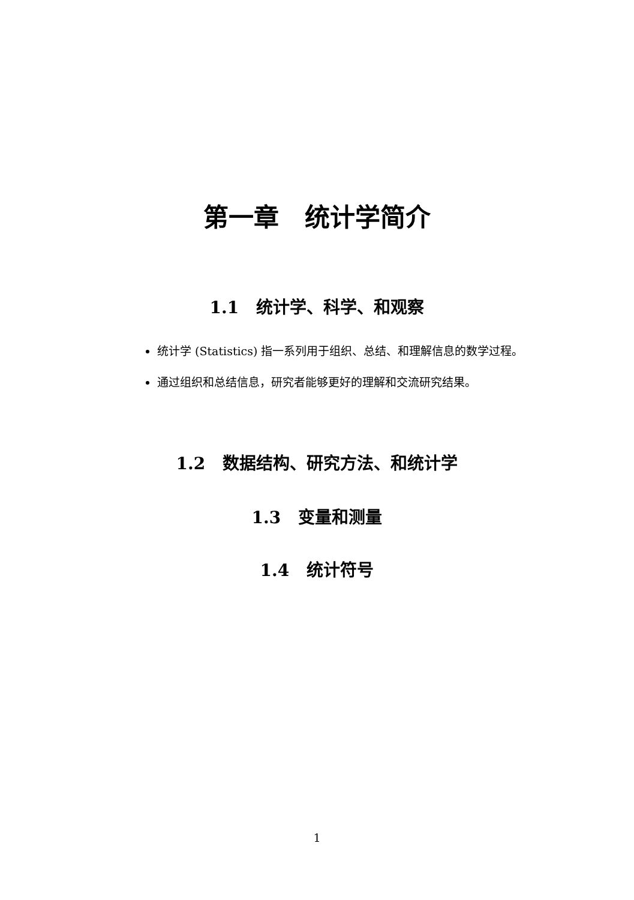第一章 统计学简介
1.1 统计学、科学、和观察
统计学 (Statistics) 指一系列用于组织、总结、和理解信息的数学过程。
通过组织和总结信息，研究者能够更好的理解和交流研究结果。
1.2 数据结构、研究方法、和统计学
1.3 变量和测量
1.4 统计符号
1